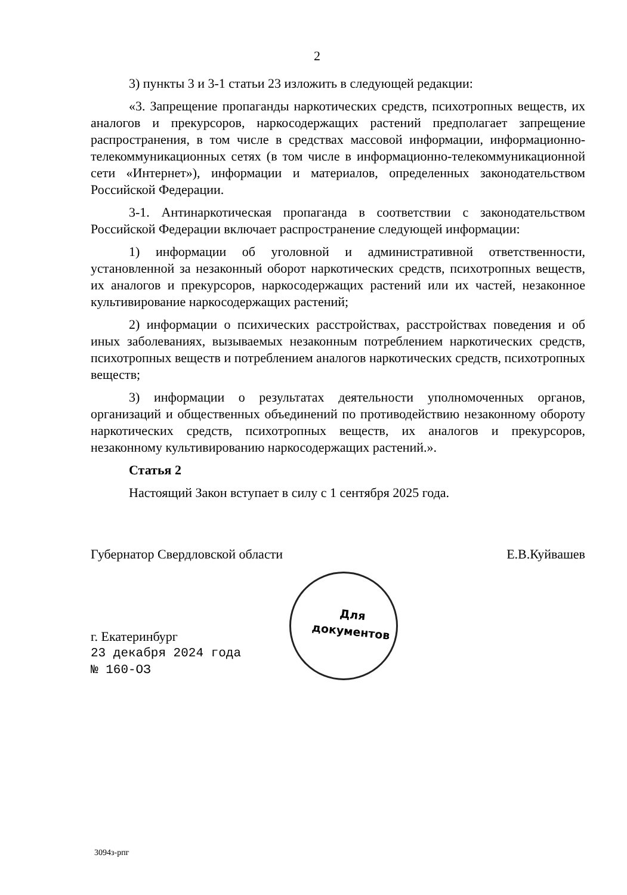2
3) пункты 3 и 3-1 статьи 23 изложить в следующей редакции:
«3. Запрещение пропаганды наркотических средств, психотропных веществ, их аналогов и прекурсоров, наркосодержащих растений предполагает запрещение распространения, в том числе в средствах массовой информации, информационно-телекоммуникационных сетях (в том числе в информационно-телекоммуникационной сети «Интернет»), информации и материалов, определенных законодательством Российской Федерации.
3-1. Антинаркотическая пропаганда в соответствии с законодательством Российской Федерации включает распространение следующей информации:
1) информации об уголовной и административной ответственности, установленной за незаконный оборот наркотических средств, психотропных веществ, их аналогов и прекурсоров, наркосодержащих растений или их частей, незаконное культивирование наркосодержащих растений;
2) информации о психических расстройствах, расстройствах поведения и об иных заболеваниях, вызываемых незаконным потреблением наркотических средств, психотропных веществ и потреблением аналогов наркотических средств, психотропных веществ;
3) информации о результатах деятельности уполномоченных органов, организаций и общественных объединений по противодействию незаконному обороту наркотических средств, психотропных веществ, их аналогов и прекурсоров, незаконному культивированию наркосодержащих растений.».
Статья 2
Настоящий Закон вступает в силу с 1 сентября 2025 года.
Губернатор Свердловской области Е.В.Куйвашев
Для
документов
г. Екатеринбург
23 декабря 2024 года
№ 160-ОЗ
3094з-рпг